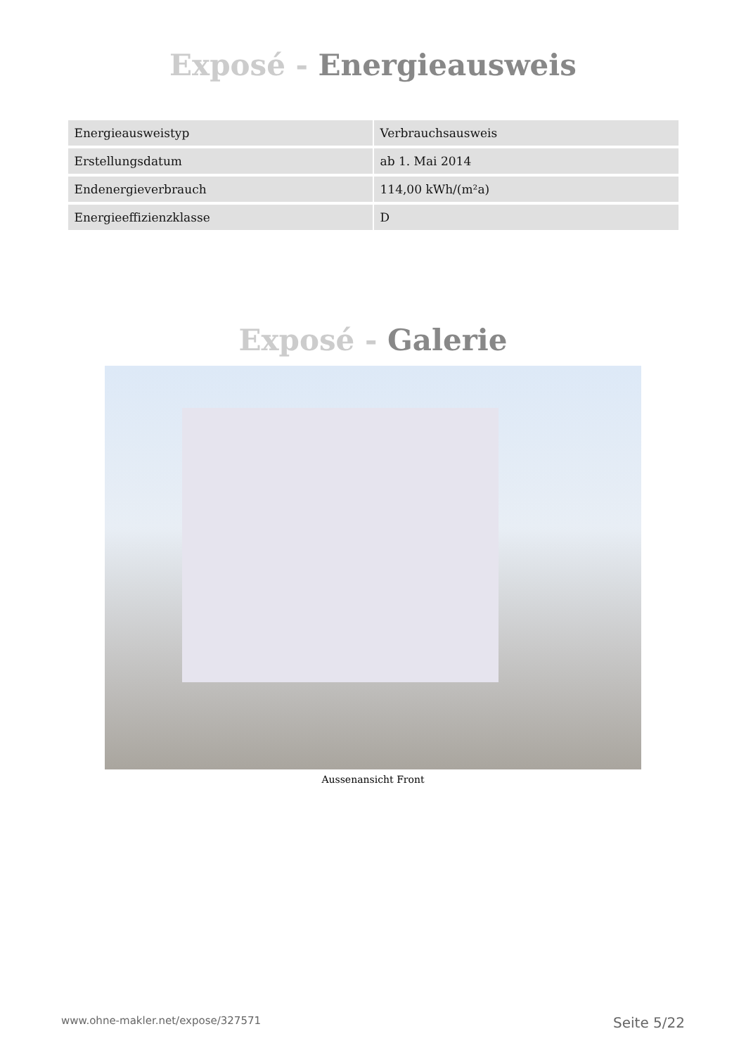Exposé - Energieausweis
| Energieausweistyp | Verbrauchsausweis |
| Erstellungsdatum | ab 1. Mai 2014 |
| Endenergieverbrauch | 114,00 kWh/(m²a) |
| Energieeffizienzklasse | D |
Exposé - Galerie
Aussenansicht Front
www.ohne-makler.net/expose/327571 Seite 5/22